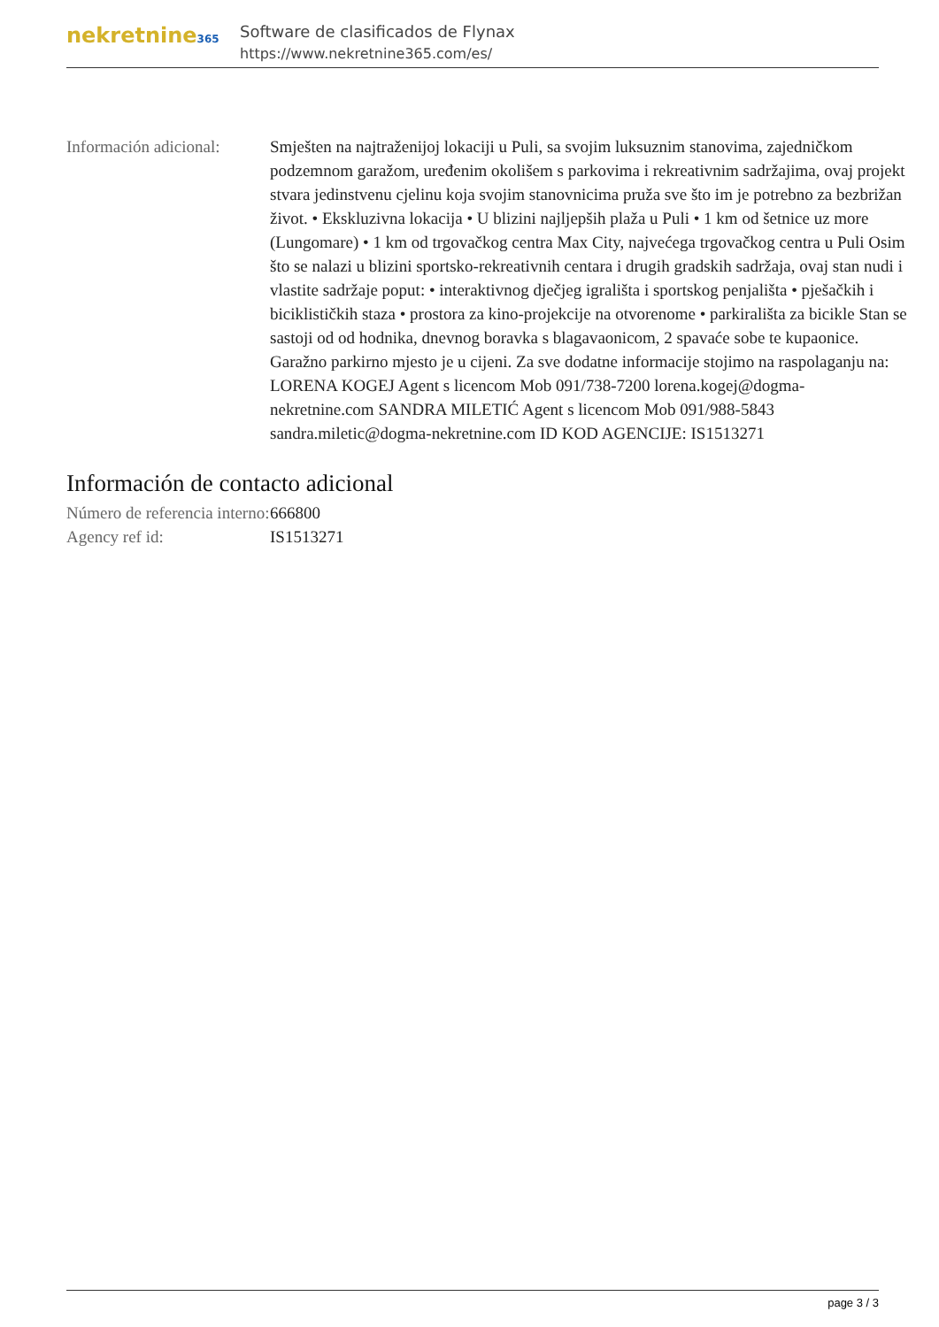nekretnine365
Software de clasificados de Flynax
https://www.nekretnine365.com/es/
Información adicional:
Smješten na najtraženijoj lokaciji u Puli, sa svojim luksuznim stanovima, zajedničkom podzemnom garažom, uređenim okolišem s parkovima i rekreativnim sadržajima, ovaj projekt stvara jedinstvenu cjelinu koja svojim stanovnicima pruža sve što im je potrebno za bezbrižan život. • Ekskluzivna lokacija • U blizini najljepših plaža u Puli • 1 km od šetnice uz more (Lungomare) • 1 km od trgovačkog centra Max City, najvećega trgovačkog centra u Puli Osim što se nalazi u blizini sportsko-rekreativnih centara i drugih gradskih sadržaja, ovaj stan nudi i vlastite sadržaje poput: • interaktivnog dječjeg igrališta i sportskog penjališta • pješačkih i biciklističkih staza • prostora za kino-projekcije na otvorenome • parkirališta za bicikle Stan se sastoji od od hodnika, dnevnog boravka s blagavaonicom, 2 spavaće sobe te kupaonice. Garažno parkirno mjesto je u cijeni. Za sve dodatne informacije stojimo na raspolaganju na: LORENA KOGEJ Agent s licencom Mob 091/738-7200 lorena.kogej@dogma-nekretnine.com SANDRA MILETIĆ Agent s licencom Mob 091/988-5843 sandra.miletic@dogma-nekretnine.com ID KOD AGENCIJE: IS1513271
Información de contacto adicional
Número de referencia interno:
666800
Agency ref id: IS1513271
page 3 / 3